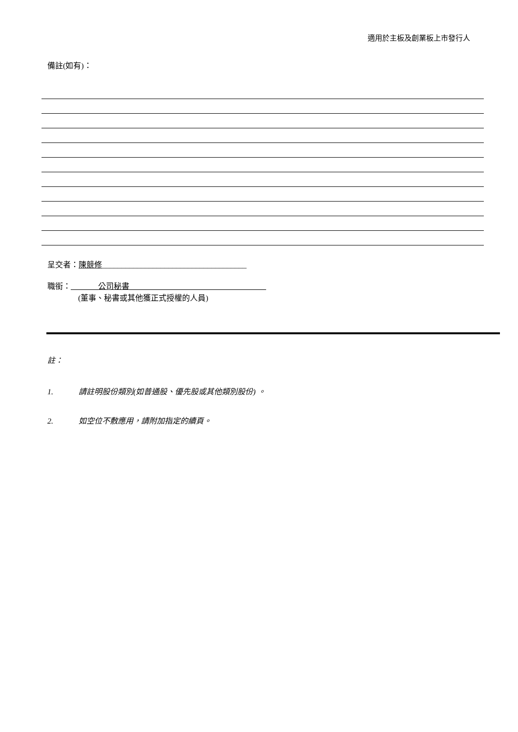適用於主板及創業板上市發行人
備註(如有)：
呈交者：陳競修_____________________________________
職銜：_______公司秘書___________________________________
(董事、秘書或其他獲正式授權的人員)
註：
1. 請註明股份類別(如普通股、優先股或其他類別股份) 。
2. 如空位不敷應用，請附加指定的續頁。